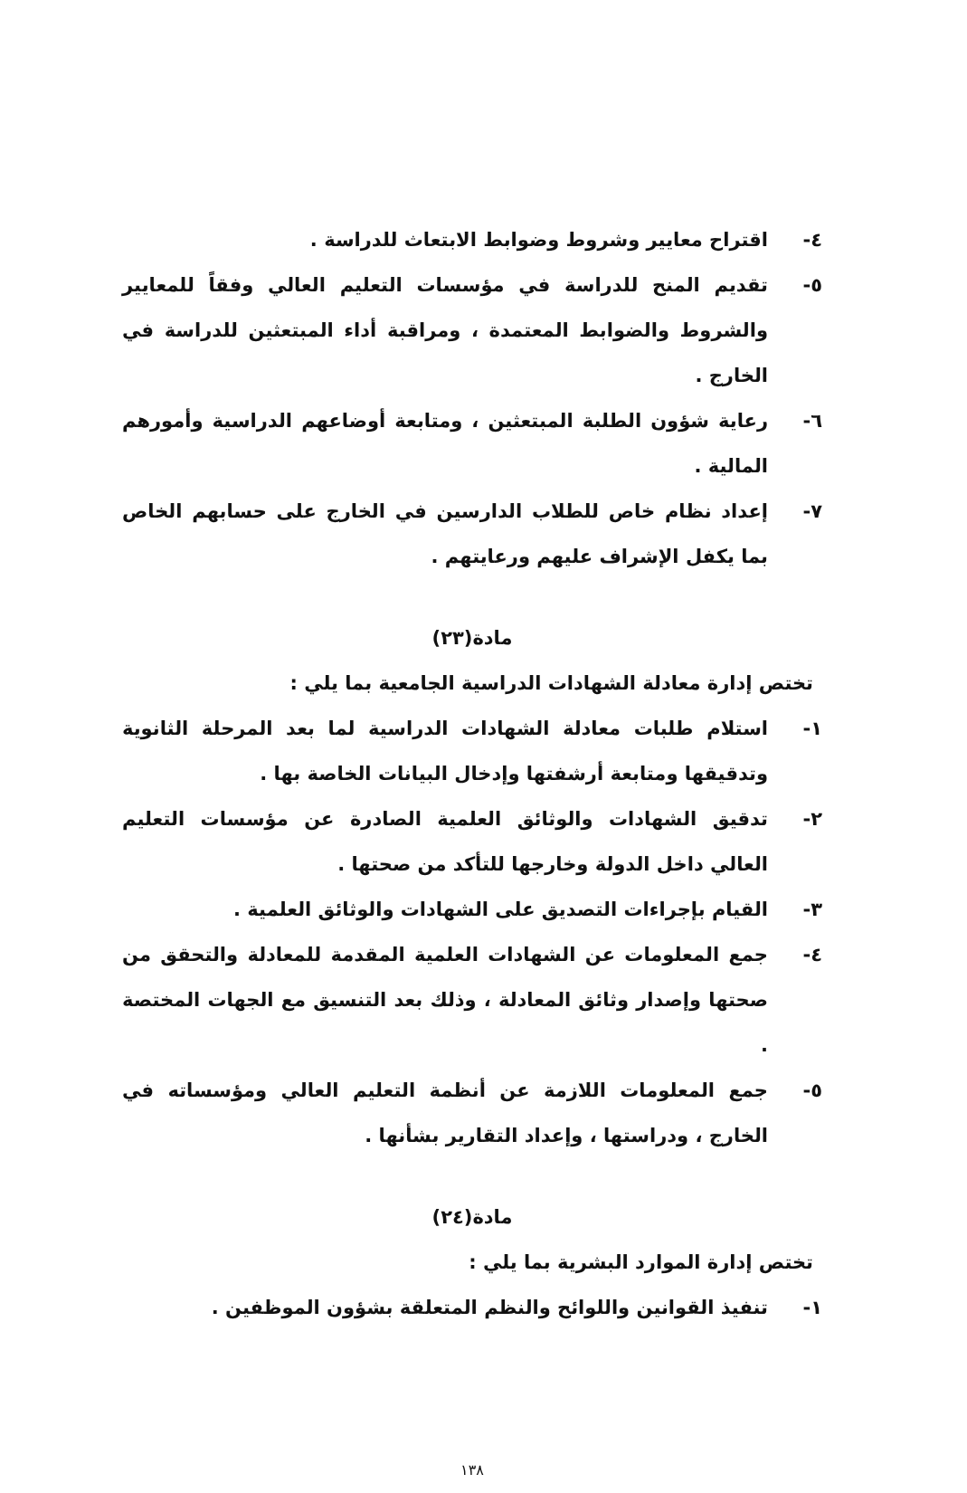٤- اقتراح معايير وشروط وضوابط الابتعاث للدراسة .
٥- تقديم المنح للدراسة في مؤسسات التعليم العالي وفقاً للمعايير والشروط والضوابط المعتمدة ، ومراقبة أداء المبتعثين للدراسة في الخارج .
٦- رعاية شؤون الطلبة المبتعثين ، ومتابعة أوضاعهم الدراسية وأمورهم المالية .
٧- إعداد نظام خاص للطلاب الدارسين في الخارج على حسابهم الخاص بما يكفل الإشراف عليهم ورعايتهم .
مادة(٢٣)
تختص إدارة معادلة الشهادات الدراسية الجامعية بما يلي :
١- استلام طلبات معادلة الشهادات الدراسية لما بعد المرحلة الثانوية وتدقيقها ومتابعة أرشفتها وإدخال البيانات الخاصة بها .
٢- تدقيق الشهادات والوثائق العلمية الصادرة عن مؤسسات التعليم العالي داخل الدولة وخارجها للتأكد من صحتها .
٣- القيام بإجراءات التصديق على الشهادات والوثائق العلمية .
٤- جمع المعلومات عن الشهادات العلمية المقدمة للمعادلة والتحقق من صحتها وإصدار وثائق المعادلة ، وذلك بعد التنسيق مع الجهات المختصة .
٥- جمع المعلومات اللازمة عن أنظمة التعليم العالي ومؤسساته في الخارج ، ودراستها ، وإعداد التقارير بشأنها .
مادة(٢٤)
تختص إدارة الموارد البشرية بما يلي :
١- تنفيذ القوانين واللوائح والنظم المتعلقة بشؤون الموظفين .
١٣٨